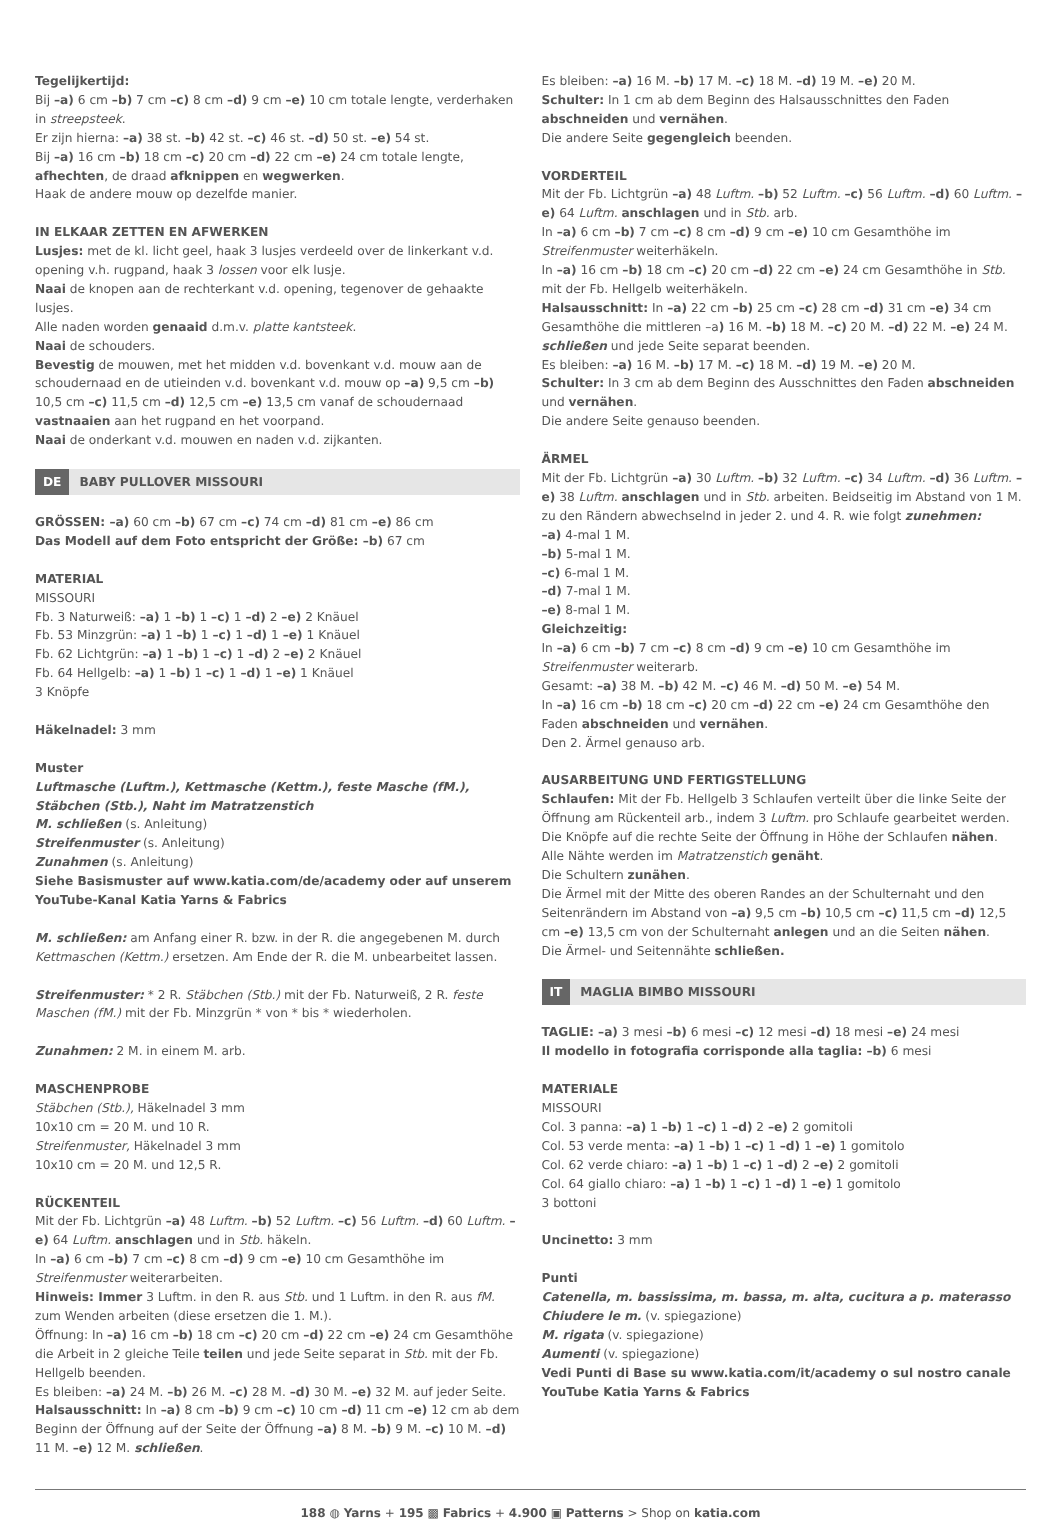Tegelijkertijd:
Bij –a) 6 cm –b) 7 cm –c) 8 cm –d) 9 cm –e) 10 cm totale lengte, verderhaken in streepsteek.
Er zijn hierna: –a) 38 st. –b) 42 st. –c) 46 st. –d) 50 st. –e) 54 st.
Bij –a) 16 cm –b) 18 cm –c) 20 cm –d) 22 cm –e) 24 cm totale lengte, afhechten, de draad afknippen en wegwerken.
Haak de andere mouw op dezelfde manier.
IN ELKAAR ZETTEN EN AFWERKEN
Lusjes: met de kl. licht geel, haak 3 lusjes verdeeld over de linkerkant v.d. opening v.h. rugpand, haak 3 lossen voor elk lusje.
Naai de knopen aan de rechterkant v.d. opening, tegenover de gehaakte lusjes.
Alle naden worden genaaid d.m.v. platte kantsteek.
Naai de schouders.
Bevestig de mouwen, met het midden v.d. bovenkant v.d. mouw aan de schoudernaad en de utieinden v.d. bovenkant v.d. mouw op –a) 9,5 cm –b) 10,5 cm –c) 11,5 cm –d) 12,5 cm –e) 13,5 cm vanaf de schoudernaad vastnaaien aan het rugpand en het voorpand.
Naai de onderkant v.d. mouwen en naden v.d. zijkanten.
DE BABY PULLOVER MISSOURI
GRÖSSEN: –a) 60 cm –b) 67 cm –c) 74 cm –d) 81 cm –e) 86 cm
Das Modell auf dem Foto entspricht der Größe: –b) 67 cm
MATERIAL
MISSOURI
Fb. 3 Naturweiß: –a) 1 –b) 1 –c) 1 –d) 2 –e) 2 Knäuel
Fb. 53 Minzgrün: –a) 1 –b) 1 –c) 1 –d) 1 –e) 1 Knäuel
Fb. 62 Lichtgrün: –a) 1 –b) 1 –c) 1 –d) 2 –e) 2 Knäuel
Fb. 64 Hellgelb: –a) 1 –b) 1 –c) 1 –d) 1 –e) 1 Knäuel
3 Knöpfe
Häkelnadel: 3 mm
Muster
Luftmasche (Luftm.), Kettmasche (Kettm.), feste Masche (fM.), Stäbchen (Stb.), Naht im Matratzenstich
M. schließen (s. Anleitung)
Streifenmuster (s. Anleitung)
Zunahmen (s. Anleitung)
Siehe Basismuster auf www.katia.com/de/academy oder auf unserem YouTube-Kanal Katia Yarns & Fabrics
M. schließen: am Anfang einer R. bzw. in der R. die angegebenen M. durch Kettmaschen (Kettm.) ersetzen. Am Ende der R. die M. unbearbeitet lassen.
Streifenmuster: * 2 R. Stäbchen (Stb.) mit der Fb. Naturweiß, 2 R. feste Maschen (fM.) mit der Fb. Minzgrün * von * bis * wiederholen.
Zunahmen: 2 M. in einem M. arb.
MASCHENPROBE
Stäbchen (Stb.), Häkelnadel 3 mm
10x10 cm = 20 M. und 10 R.
Streifenmuster, Häkelnadel 3 mm
10x10 cm = 20 M. und 12,5 R.
RÜCKENTEIL
Mit der Fb. Lichtgrün –a) 48 Luftm. –b) 52 Luftm. –c) 56 Luftm. –d) 60 Luftm. –e) 64 Luftm. anschlagen und in Stb. häkeln.
In –a) 6 cm –b) 7 cm –c) 8 cm –d) 9 cm –e) 10 cm Gesamthöhe im Streifenmuster weiterarbeiten.
Hinweis: Immer 3 Luftm. in den R. aus Stb. und 1 Luftm. in den R. aus fM. zum Wenden arbeiten (diese ersetzen die 1. M.).
Öffnung: In –a) 16 cm –b) 18 cm –c) 20 cm –d) 22 cm –e) 24 cm Gesamthöhe die Arbeit in 2 gleiche Teile teilen und jede Seite separat in Stb. mit der Fb. Hellgelb beenden.
Es bleiben: –a) 24 M. –b) 26 M. –c) 28 M. –d) 30 M. –e) 32 M. auf jeder Seite.
Halsausschnitt: In –a) 8 cm –b) 9 cm –c) 10 cm –d) 11 cm –e) 12 cm ab dem Beginn der Öffnung auf der Seite der Öffnung –a) 8 M. –b) 9 M. –c) 10 M. –d) 11 M. –e) 12 M. schließen.
Es bleiben: –a) 16 M. –b) 17 M. –c) 18 M. –d) 19 M. –e) 20 M.
Schulter: In 1 cm ab dem Beginn des Halsausschnittes den Faden abschneiden und vernähen.
Die andere Seite gegengleich beenden.
VORDERTEIL
Mit der Fb. Lichtgrün –a) 48 Luftm. –b) 52 Luftm. –c) 56 Luftm. –d) 60 Luftm. –e) 64 Luftm. anschlagen und in Stb. arb.
In –a) 6 cm –b) 7 cm –c) 8 cm –d) 9 cm –e) 10 cm Gesamthöhe im Streifenmuster weiterhäkeln.
In –a) 16 cm –b) 18 cm –c) 20 cm –d) 22 cm –e) 24 cm Gesamthöhe in Stb. mit der Fb. Hellgelb weiterhäkeln.
Halsausschnitt: In –a) 22 cm –b) 25 cm –c) 28 cm –d) 31 cm –e) 34 cm Gesamthöhe die mittleren –a) 16 M. –b) 18 M. –c) 20 M. –d) 22 M. –e) 24 M. schließen und jede Seite separat beenden.
Es bleiben: –a) 16 M. –b) 17 M. –c) 18 M. –d) 19 M. –e) 20 M.
Schulter: In 3 cm ab dem Beginn des Ausschnittes den Faden abschneiden und vernähen.
Die andere Seite genauso beenden.
ÄRMEL
Mit der Fb. Lichtgrün –a) 30 Luftm. –b) 32 Luftm. –c) 34 Luftm. –d) 36 Luftm. –e) 38 Luftm. anschlagen und in Stb. arbeiten. Beidseitig im Abstand von 1 M. zu den Rändern abwechselnd in jeder 2. und 4. R. wie folgt zunehmen:
–a) 4-mal 1 M.
–b) 5-mal 1 M.
–c) 6-mal 1 M.
–d) 7-mal 1 M.
–e) 8-mal 1 M.
Gleichzeitig:
In –a) 6 cm –b) 7 cm –c) 8 cm –d) 9 cm –e) 10 cm Gesamthöhe im Streifenmuster weiterarb.
Gesamt: –a) 38 M. –b) 42 M. –c) 46 M. –d) 50 M. –e) 54 M.
In –a) 16 cm –b) 18 cm –c) 20 cm –d) 22 cm –e) 24 cm Gesamthöhe den Faden abschneiden und vernähen.
Den 2. Ärmel genauso arb.
AUSARBEITUNG UND FERTIGSTELLUNG
Schlaufen: Mit der Fb. Hellgelb 3 Schlaufen verteilt über die linke Seite der Öffnung am Rückenteil arb., indem 3 Luftm. pro Schlaufe gearbeitet werden.
Die Knöpfe auf die rechte Seite der Öffnung in Höhe der Schlaufen nähen.
Alle Nähte werden im Matratzenstich genäht.
Die Schultern zunähen.
Die Ärmel mit der Mitte des oberen Randes an der Schulternaht und den Seitenrändern im Abstand von –a) 9,5 cm –b) 10,5 cm –c) 11,5 cm –d) 12,5 cm –e) 13,5 cm von der Schulternaht anlegen und an die Seiten nähen.
Die Ärmel- und Seitennähte schließen.
IT MAGLIA BIMBO MISSOURI
TAGLIE: –a) 3 mesi –b) 6 mesi –c) 12 mesi –d) 18 mesi –e) 24 mesi
Il modello in fotografia corrisponde alla taglia: –b) 6 mesi
MATERIALE
MISSOURI
Col. 3 panna: –a) 1 –b) 1 –c) 1 –d) 2 –e) 2 gomitoli
Col. 53 verde menta: –a) 1 –b) 1 –c) 1 –d) 1 –e) 1 gomitolo
Col. 62 verde chiaro: –a) 1 –b) 1 –c) 1 –d) 2 –e) 2 gomitoli
Col. 64 giallo chiaro: –a) 1 –b) 1 –c) 1 –d) 1 –e) 1 gomitolo
3 bottoni
Uncinetto: 3 mm
Punti
Catenella, m. bassissima, m. bassa, m. alta, cucitura a p. materasso
Chiudere le m. (v. spiegazione)
M. rigata (v. spiegazione)
Aumenti (v. spiegazione)
Vedi Punti di Base su www.katia.com/it/academy o sul nostro canale YouTube Katia Yarns & Fabrics
188 ◍ Yarns + 195 ▩ Fabrics + 4.900 ▣ Patterns > Shop on katia.com